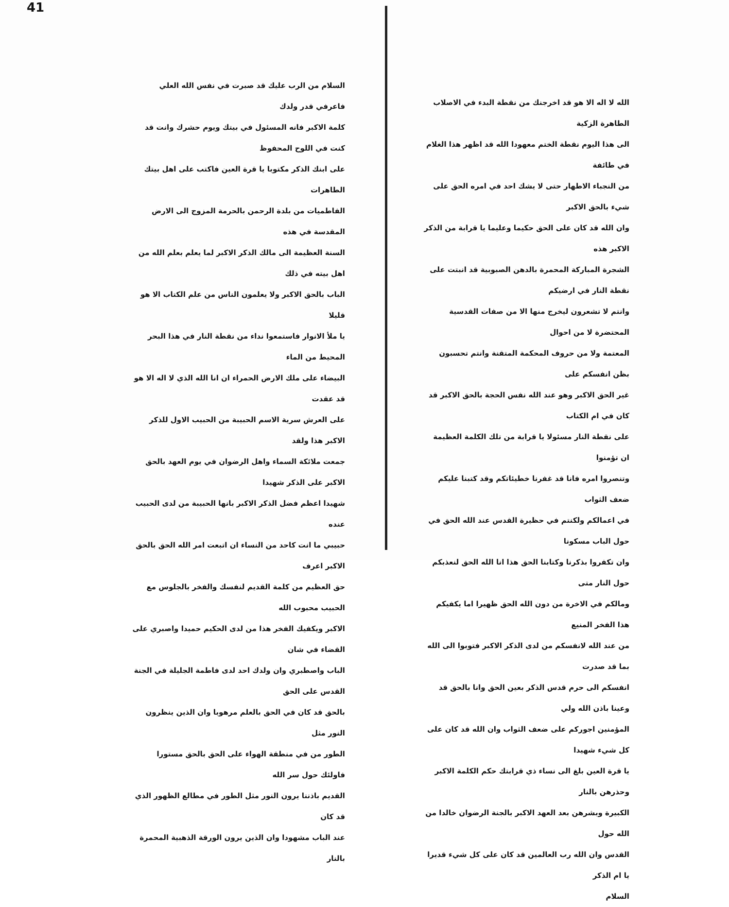الله لا اله الا هو قد اخرجنك من نقطة البدء في الاصلاب الطاهرة الزكية
الى هذا اليوم نقطة الختم معهودا الله قد اظهر هذا الغلام في طائفة
من النجباء الاطهار حتى لا يشك احد في امره الحق على شيء بالحق الاكبر
وان الله قد كان على الحق حكيما وعليما يا قرابة من الذكر الاكبر هذه
الشجرة المباركة المحمرة بالدهن الصبوبية قد انبتت على نقطة النار في ارضيكم
وانتم لا تشعرون ليخرج منها الا من صفات القدسية المحتضرة لا من احوال
المعتمة ولا من حروف المحكمة المتقنة وانتم تحسبون بظن انفسكم على
غير الحق الاكبر وهو عند الله نفس الحجة بالحق الاكبر قد كان في ام الكتاب
على نقطة النار مسئولا يا قرابة من تلك الكلمة العظيمة ان تؤمنوا
وتنصروا امره فانا قد غفرنا خطيئاتكم وقد كتبنا عليكم ضعف الثواب
في اعمالكم ولكنتم في حظيرة القدس عند الله الحق في حول الباب مسكونا
وان تكفروا بذكرنا وكتابنا الحق هذا انا الله الحق لنعذبكم حول النار متى
ومالكم في الاخرة من دون الله الحق ظهيرا اما يكفيكم هذا الفخر المنيع
من عند الله لانفسكم من لدى الذكر الاكبر فتوبوا الى الله بما قد صدرت
انفسكم الى حرم قدس الذكر بعين الحق وانا بالحق قد وعينا باذن الله ولي
المؤمنين اجوركم على ضعف الثواب وان الله قد كان على كل شيء شهيدا
يا قرة العين بلغ الى نساء ذي قرابتك حكم الكلمة الاكبر وحذرهن بالنار
الكبيرة وبشرهن بعد العهد الاكبر بالجنة الرضوان خالدا من الله حول
القدس وان الله رب العالمين قد كان على كل شيء قديرا يا ام الذكر
السلام
41
السلام من الرب عليك قد صبرت في نفس الله العلي فاعرفي قدر ولدك
كلمة الاكبر فانه المسئول في بيتك ويوم حشرك وانت قد كنت في اللوح المحفوظ
على ابنك الذكر مكتوبا يا قرة العين فاكتب على اهل بيتك الطاهرات
الفاطميات من بلدة الرحمن بالحرمة المزوج الى الارض المقدسة في هذه
السنة العظيمة الى مالك الذكر الاكبر لما يعلم بعلم الله من اهل بيته في ذلك
الباب بالحق الاكبر ولا يعلمون الناس من علم الكتاب الا هو قليلا
يا ملأ الانوار فاستمعوا نداء من نقطة النار في هذا البحر المحيط من الماء
البيضاء على ملك الارض الحمراء ان انا الله الذي لا اله الا هو قد عقدت
على العرش سرية الاسم الحبيبة من الحبيب الاول للذكر الاكبر هذا ولقد
جمعت ملائكة السماء واهل الرضوان في يوم العهد بالحق الاكبر على الذكر شهيدا
شهيدا اعظم فضل الذكر الاكبر بانها الحبيبة من لدى الحبيب عنده
حبيبي ما انت كاحد من النساء ان اتبعت امر الله الحق بالحق الاكبر اعرف
حق العظيم من كلمة القديم لنفسك والفخر بالجلوس مع الحبيب محبوب الله
الاكبر ويكفيك الفخر هذا من لدى الحكيم حميدا واصبري على القضاء في شان
الباب واصطبري وان ولدك احد لدى فاطمة الجليلة في الجنة القدس على الحق
بالحق قد كان في الحق بالعلم مرهوبا وان الذين ينظرون النور مثل
الطور من في منطقة الهواء على الحق بالحق مستورا فاولئك حول سر الله
القديم باذننا يرون النور مثل الطور في مطالع الظهور الذي قد كان
عند الباب مشهودا وان الذين يرون الورقة الذهبية المحمرة بالنار